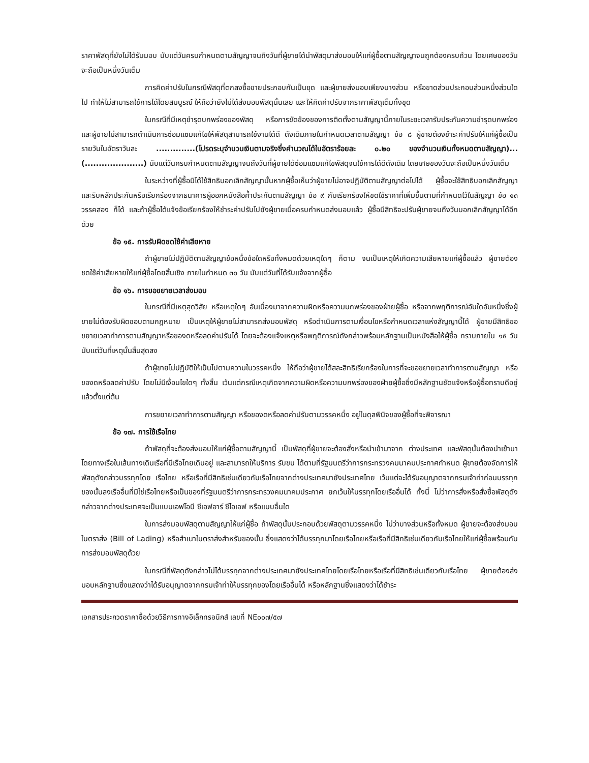ราคาพัสดุที่ยังไม่ได้รับมอบ นับแต่วันครบกำหนดตามสัญญาจนถึงวันที่ผู้ขายได้นำพัสดุมาส่งมอบให้แก่ผู้ซื้อตามสัญญาจนถูกต้องครบถ้วน โดยเศษของวันจะถือเป็นหนึ่งวันเต็ม
การคิดค่าปรับในกรณีพัสดุที่ตกลงซื้อขายประกอบกันเป็นชุด และผู้ขายส่งมอบเพียงบางส่วน หรือขาดส่วนประกอบส่วนหนึ่งส่วนใดไป ทำให้ไม่สามารถใช้การได้โดยสมบูรณ์ ให้ถือว่ายังไม่ได้ส่งมอบพัสดุนั้นเลย และให้คิดค่าปรับจากราคาพัสดุเต็มทั้งชุด
ในกรณีที่มีเหตุชำรุดบกพร่องของพัสดุ หรือการขัดข้องของการติดตั้งตามสัญญานี้ภายในระยะเวลารับประกันความชำรุดบกพร่อง และผู้ขายไม่สามารถดำเนินการซ่อมแซมแก้ไขให้พัสดุสามารถใช้งานได้ดี ดังเดิมภายในกำหนดเวลาตามสัญญา ข้อ ๘ ผู้ขายต้องชำระค่าปรับให้แก่ผู้ซื้อเป็นรายวันในอัตราวันละ ..............(โปรดระบุจำนวนเงินตามจริงซึ่งคำนวณได้ในอัตราร้อยละ ๐.๒๐ ของจำนวนเงินทั้งหมดตามสัญญา)... (.....................) นับแต่วันครบกำหนดตามสัญญาจนถึงวันที่ผู้ขายได้ซ่อมแซมแก้ไขพัสดุจนใช้การได้ดีดังเดิม โดยเศษของวันจะถือเป็นหนึ่งวันเต็ม
ในระหว่างที่ผู้ซื้อมิได้ใช้สิทธิบอกเลิกสัญญานั้นหากผู้ซื้อเห็นว่าผู้ขายไม่อาจปฏิบัติตามสัญญาต่อไปได้ ผู้ซื้อจะใช้สิทธิบอกเลิกสัญญา และริบหลักประกันหรือเรียกร้องจากธนาคารผู้ออกหนังสือค้ำประกันตามสัญญา ข้อ ๙ กับเรียกร้องให้ชดใช้ราคาที่เพิ่มขึ้นตามที่กำหนดไว้ในสัญญา ข้อ ๑๓ วรรคสอง ก็ได้ และถ้าผู้ซื้อได้แจ้งข้อเรียกร้องให้ชำระค่าปรับไปยังผู้ขายเมื่อครบกำหนดส่งมอบแล้ว ผู้ซื้อมีสิทธิจะปรับผู้ขายจนถึงวันบอกเลิกสัญญาได้อีกด้วย
ข้อ ๑๕. การรับผิดชดใช้ค่าเสียหาย
ถ้าผู้ขายไม่ปฏิบัติตามสัญญาข้อหนึ่งข้อใดหรือทั้งหมดด้วยเหตุใดๆ ก็ตาม จนเป็นเหตุให้เกิดความเสียหายแก่ผู้ซื้อแล้ว ผู้ขายต้องชดใช้ค่าเสียหายให้แก่ผู้ซื้อโดยสิ้นเชิง ภายในกำหนด ๓๐ วัน นับแต่วันที่ได้รับแจ้งจากผู้ซื้อ
ข้อ ๑๖. การขอขยายเวลาส่งมอบ
ในกรณีที่มีเหตุสุดวิสัย หรือเหตุใดๆ อันเนื่องมาจากความผิดหรือความบกพร่องของฝ่ายผู้ซื้อ หรือจากพฤติการณ์อันใดอันหนึ่งซึ่งผู้ขายไม่ต้องรับผิดชอบตามกฎหมาย เป็นเหตุให้ผู้ขายไม่สามารถส่งมอบพัสดุ หรือดำเนินการตามเงื่อนไขหรือกำหนดเวลาแห่งสัญญานี้ได้ ผู้ขายมีสิทธิขอขยายเวลาทำการตามสัญญาหรือของดหรือลดค่าปรับได้ โดยจะต้องแจ้งเหตุหรือพฤติการณ์ดังกล่าวพร้อมหลักฐานเป็นหนังสือให้ผู้ซื้อ ทราบภายใน ๑๕ วัน นับแต่วันที่เหตุนั้นสิ้นสุดลง
ถ้าผู้ขายไม่ปฏิบัติให้เป็นไปตามความในวรรคหนึ่ง ให้ถือว่าผู้ขายได้สละสิทธิเรียกร้องในการที่จะขอขยายเวลาทำการตามสัญญา หรือของดหรือลดค่าปรับ โดยไม่มีเงื่อนไขใดๆ ทั้งสิ้น เว้นแต่กรณีเหตุเกิดจากความผิดหรือความบกพร่องของฝ่ายผู้ซื้อซึ่งมีหลักฐานชัดแจ้งหรือผู้ซื้อทราบดีอยู่แล้วตั้งแต่ต้น
การขยายเวลาทำการตามสัญญา หรือของดหรือลดค่าปรับตามวรรคหนึ่ง อยู่ในดุลพินิจของผู้ซื้อที่จะพิจารณา
ข้อ ๑๗. การใช้เรือไทย
ถ้าพัสดุที่จะต้องส่งมอบให้แก่ผู้ซื้อตามสัญญานี้ เป็นพัสดุที่ผู้ขายจะต้องสั่งหรือนำเข้ามาจาก ต่างประเทศ และพัสดุนั้นต้องนำเข้ามาโดยทางเรือในเส้นทางเดินเรือที่มีเรือไทยเดินอยู่ และสามารถให้บริการ รับขน ได้ตามที่รัฐมนตรีว่าการกระทรวงคมนาคมประกาศกำหนด ผู้ขายต้องจัดการให้พัสดุดังกล่าวบรรทุกโดย เรือไทย หรือเรือที่มีสิทธิเช่นเดียวกับเรือไทยจากต่างประเทศมายังประเทศไทย เว้นแต่จะได้รับอนุญาตจากกรมเจ้าท่าก่อนบรรทุกของนั้นลงเรืออื่นที่มิใช่เรือไทยหรือเป็นของที่รัฐมนตรีว่าการกระทรวงคมนาคมประกาศ ยกเว้นให้บรรทุกโดยเรืออื่นได้ ทั้งนี้ ไม่ว่าการสั่งหรือสั่งซื้อพัสดุดังกล่าวจากต่างประเทศจะเป็นแบบเอฟโอบี ซีเอฟอาร์ ซีไอเอฟ หรือแบบอื่นใด
ในการส่งมอบพัสดุตามสัญญาให้แก่ผู้ซื้อ ถ้าพัสดุนั้นประกอบด้วยพัสดุตามวรรคหนึ่ง ไม่ว่าบางส่วนหรือทั้งหมด ผู้ขายจะต้องส่งมอบใบตราส่ง (Bill of Lading) หรือสำเนาใบตราส่งสำหรับของนั้น ซึ่งแสดงว่าได้บรรทุกมาโดยเรือไทยหรือเรือที่มีสิทธิเช่นเดียวกับเรือไทยให้แก่ผู้ซื้อพร้อมกับการส่งมอบพัสดุด้วย
ในกรณีที่พัสดุดังกล่าวไม่ได้บรรทุกจากต่างประเทศมายังประเทศไทยโดยเรือไทยหรือเรือที่มีสิทธิเช่นเดียวกับเรือไทย ผู้ขายต้องส่งมอบหลักฐานซึ่งแสดงว่าได้รับอนุญาตจากกรมเจ้าท่าให้บรรทุกของโดยเรืออื่นได้ หรือหลักฐานซึ่งแสดงว่าได้ชำระ
เอกสารประกวดราคาซื้อด้วยวิธีการทางอิเล็กทรอนิกส์ เลขที่ NE๐๐๗/๕๗